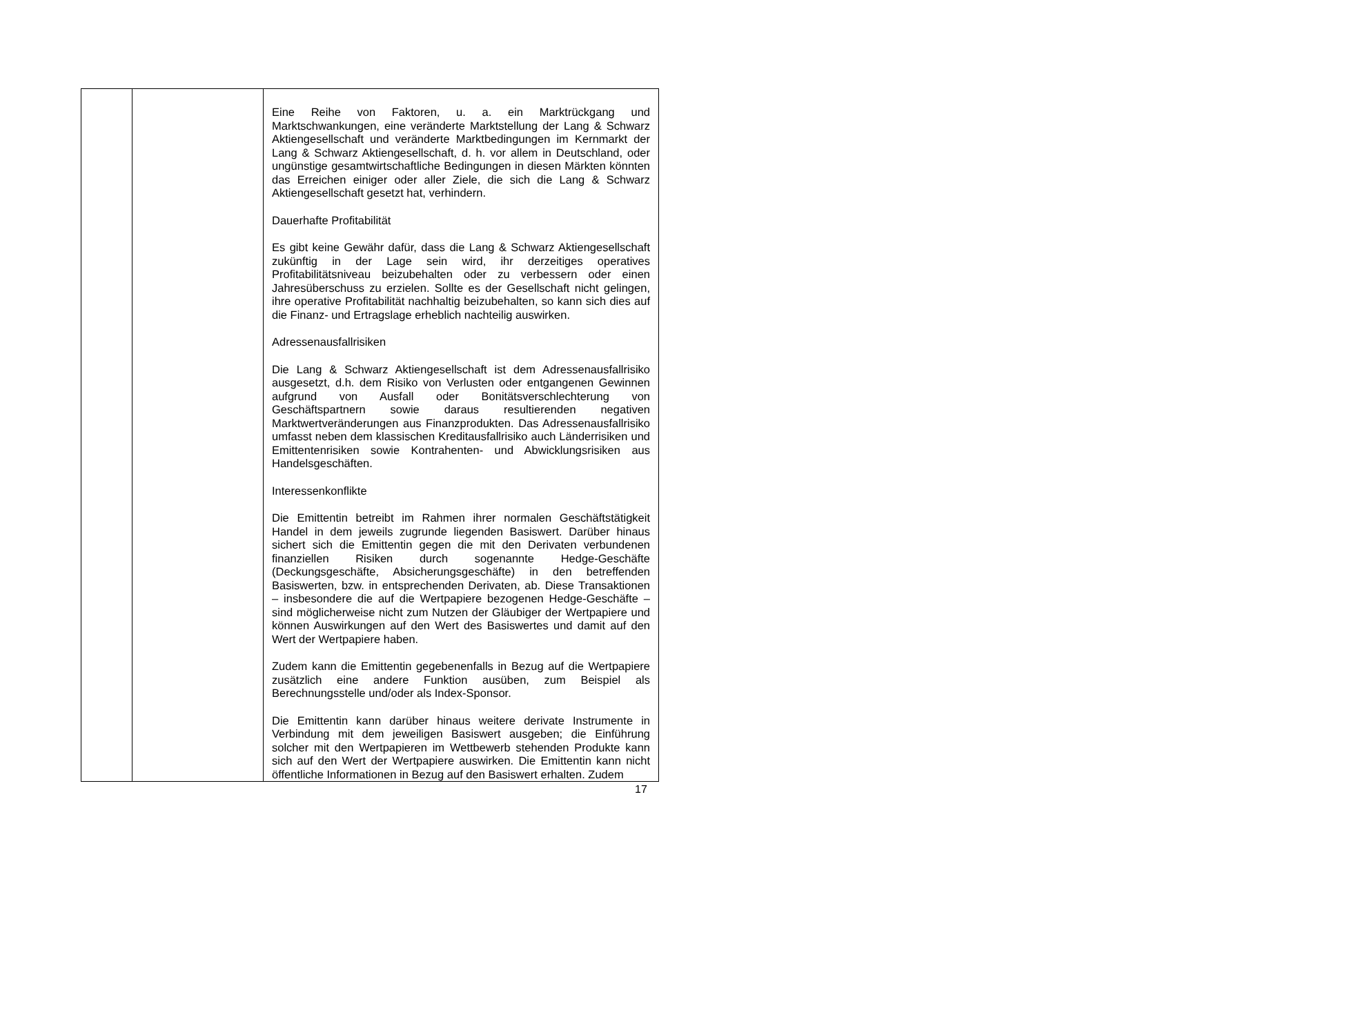| | | Eine Reihe von Faktoren, u. a. ein Marktrückgang und Marktschwankungen, eine veränderte Marktstellung der Lang & Schwarz Aktiengesellschaft und veränderte Marktbedingungen im Kernmarkt der Lang & Schwarz Aktiengesellschaft, d. h. vor allem in Deutschland, oder ungünstige gesamtwirtschaftliche Bedingungen in diesen Märkten könnten das Erreichen einiger oder aller Ziele, die sich die Lang & Schwarz Aktiengesellschaft gesetzt hat, verhindern. Dauerhafte Profitabilität Es gibt keine Gewähr dafür, dass die Lang & Schwarz Aktiengesellschaft zukünftig in der Lage sein wird, ihr derzeitiges operatives Profitabilitätsniveau beizubehalten oder zu verbessern oder einen Jahresüberschuss zu erzielen. Sollte es der Gesellschaft nicht gelingen, ihre operative Profitabilität nachhaltig beizubehalten, so kann sich dies auf die Finanz- und Ertragslage erheblich nachteilig auswirken. Adressenausfallrisiken Die Lang & Schwarz Aktiengesellschaft ist dem Adressenausfallrisiko ausgesetzt, d.h. dem Risiko von Verlusten oder entgangenen Gewinnen aufgrund von Ausfall oder Bonitätsverschlechterung von Geschäftspartnern sowie daraus resultierenden negativen Marktwertveränderungen aus Finanzprodukten. Das Adressenausfallrisiko umfasst neben dem klassischen Kreditausfallrisiko auch Länderrisiken und Emittentenrisiken sowie Kontrahenten- und Abwicklungsrisiken aus Handelsgeschäften. Interessenkonflikte Die Emittentin betreibt im Rahmen ihrer normalen Geschäftstätigkeit Handel in dem jeweils zugrunde liegenden Basiswert. Darüber hinaus sichert sich die Emittentin gegen die mit den Derivaten verbundenen finanziellen Risiken durch sogenannte Hedge-Geschäfte (Deckungsgeschäfte, Absicherungsgeschäfte) in den betreffenden Basiswerten, bzw. in entsprechenden Derivaten, ab. Diese Transaktionen – insbesondere die auf die Wertpapiere bezogenen Hedge-Geschäfte – sind möglicherweise nicht zum Nutzen der Gläubiger der Wertpapiere und können Auswirkungen auf den Wert des Basiswertes und damit auf den Wert der Wertpapiere haben. Zudem kann die Emittentin gegebenenfalls in Bezug auf die Wertpapiere zusätzlich eine andere Funktion ausüben, zum Beispiel als Berechnungsstelle und/oder als Index-Sponsor. Die Emittentin kann darüber hinaus weitere derivate Instrumente in Verbindung mit dem jeweiligen Basiswert ausgeben; die Einführung solcher mit den Wertpapieren im Wettbewerb stehenden Produkte kann sich auf den Wert der Wertpapiere auswirken. Die Emittentin kann nicht öffentliche Informationen in Bezug auf den Basiswert erhalten. Zudem |
17